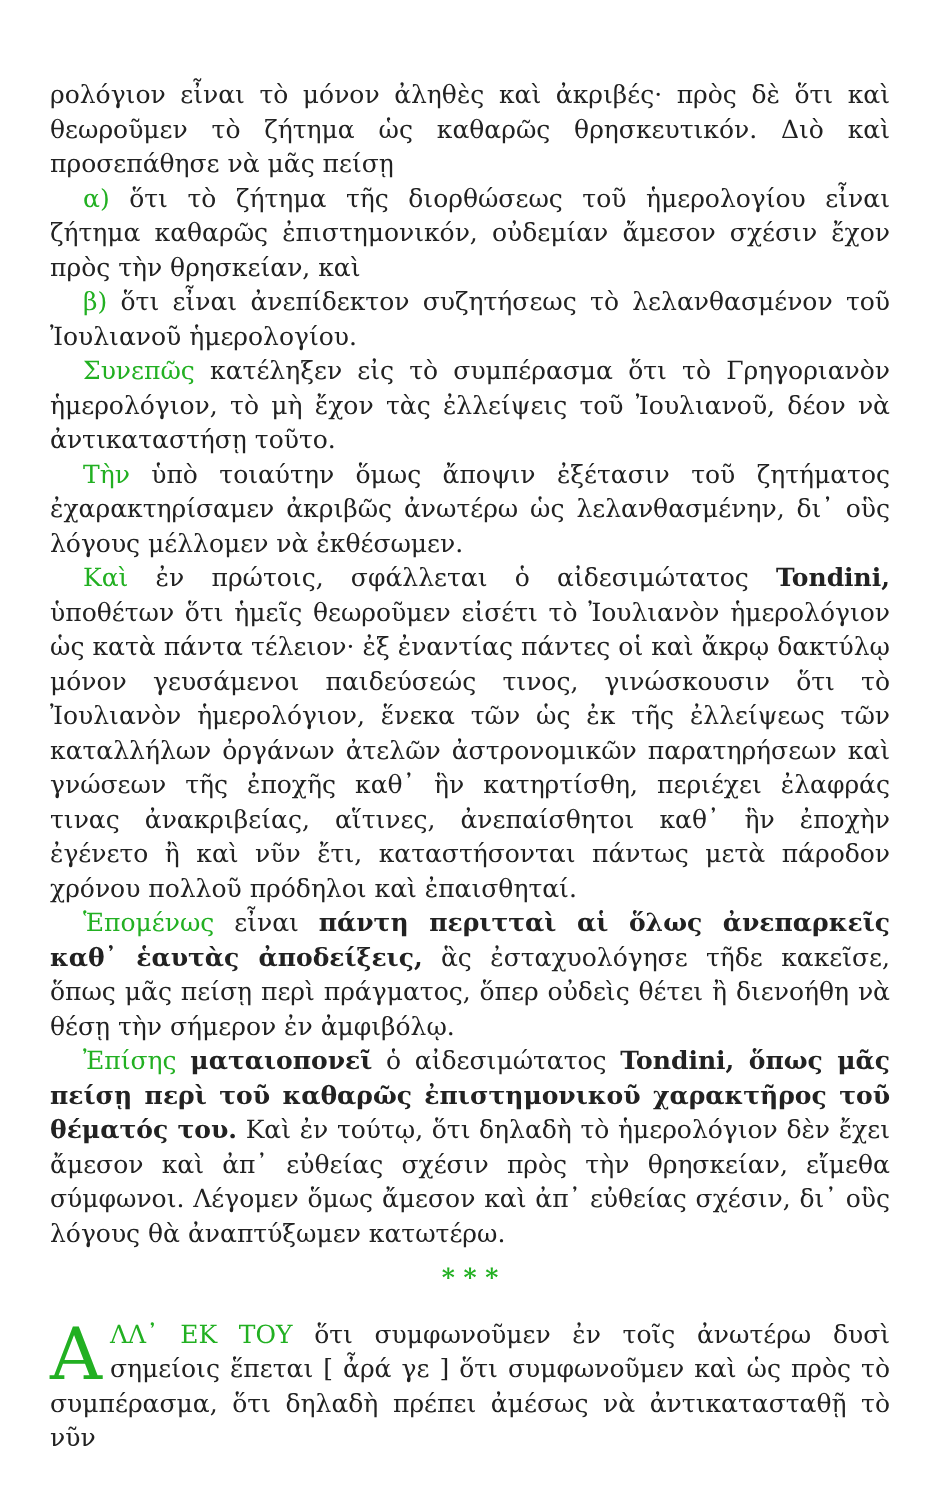ρολόγιον εἶναι τὸ μόνον ἀληθὲς καὶ ἀκριβές· πρὸς δὲ ὅτι καὶ θεωροῦμεν τὸ ζήτημα ὡς καθαρῶς θρησκευτικόν. Διὸ καὶ προσεπάθησε νὰ μᾶς πείσῃ
α) ὅτι τὸ ζήτημα τῆς διορθώσεως τοῦ ἡμερολογίου εἶναι ζήτημα καθαρῶς ἐπιστημονικόν, οὐδεμίαν ἄμεσον σχέσιν ἔχον πρὸς τὴν θρησκείαν, καὶ
β) ὅτι εἶναι ἀνεπίδεκτον συζητήσεως τὸ λελανθασμένον τοῦ Ἰουλιανοῦ ἡμερολογίου.
Συνεπῶς κατέληξεν εἰς τὸ συμπέρασμα ὅτι τὸ Γρηγοριανὸν ἡμερολόγιον, τὸ μὴ ἔχον τὰς ἐλλείψεις τοῦ Ἰουλιανοῦ, δέον νὰ ἀντικαταστήσῃ τοῦτο.
Τὴν ὑπὸ τοιαύτην ὅμως ἄποψιν ἐξέτασιν τοῦ ζητήματος ἐχαρακτηρίσαμεν ἀκριβῶς ἀνωτέρω ὡς λελανθασμένην, δι᾽ οὓς λόγους μέλλομεν νὰ ἐκθέσωμεν.
Καὶ ἐν πρώτοις, σφάλλεται ὁ αἰδεσιμώτατος Tondini, ὑποθέτων ὅτι ἡμεῖς θεωροῦμεν εἰσέτι τὸ Ἰουλιανὸν ἡμερολόγιον ὡς κατὰ πάντα τέλειον· ἐξ ἐναντίας πάντες οἱ καὶ ἄκρῳ δακτύλῳ μόνον γευσάμενοι παιδεύσεώς τινος, γινώσκουσιν ὅτι τὸ Ἰουλιανὸν ἡμερολόγιον, ἕνεκα τῶν ὡς ἐκ τῆς ἐλλείψεως τῶν καταλλήλων ὀργάνων ἀτελῶν ἀστρονομικῶν παρατηρήσεων καὶ γνώσεων τῆς ἐποχῆς καθ᾽ ἣν κατηρτίσθη, περιέχει ἐλαφράς τινας ἀνακριβείας, αἵτινες, ἀνεπαίσθητοι καθ᾽ ἣν ἐποχὴν ἐγένετο ἢ καὶ νῦν ἔτι, καταστήσονται πάντως μετὰ πάροδον χρόνου πολλοῦ πρόδηλοι καὶ ἐπαισθηταί.
Ἑπομένως εἶναι πάντη περιτταὶ αἱ ὅλως ἀνεπαρκεῖς καθ᾽ ἑαυτὰς ἀποδείξεις, ἃς ἐσταχυολόγησε τῆδε κακεῖσε, ὅπως μᾶς πείσῃ περὶ πράγματος, ὅπερ οὐδεὶς θέτει ἢ διενοήθη νὰ θέσῃ τὴν σήμερον ἐν ἀμφιβόλῳ.
Ἐπίσης ματαιοπονεῖ ὁ αἰδεσιμώτατος Tondini, ὅπως μᾶς πείσῃ περὶ τοῦ καθαρῶς ἐπιστημονικοῦ χαρακτῆρος τοῦ θέματός του. Καὶ ἐν τούτῳ, ὅτι δηλαδὴ τὸ ἡμερολόγιον δὲν ἔχει ἄμεσον καὶ ἀπ᾽ εὐθείας σχέσιν πρὸς τὴν θρησκείαν, εἴμεθα σύμφωνοι. Λέγομεν ὅμως ἄμεσον καὶ ἀπ᾽ εὐθείας σχέσιν, δι᾽ οὓς λόγους θὰ ἀναπτύξωμεν κατωτέρω.
* * *
ΑΛΛ᾽ ΕΚ ΤΟΥ ὅτι συμφωνοῦμεν ἐν τοῖς ἀνωτέρω δυσὶ σημείοις ἕπεται [ ἆρά γε ] ὅτι συμφωνοῦμεν καὶ ὡς πρὸς τὸ συμπέρασμα, ὅτι δηλαδὴ πρέπει ἀμέσως νὰ ἀντικατασταθῇ τὸ νῦν